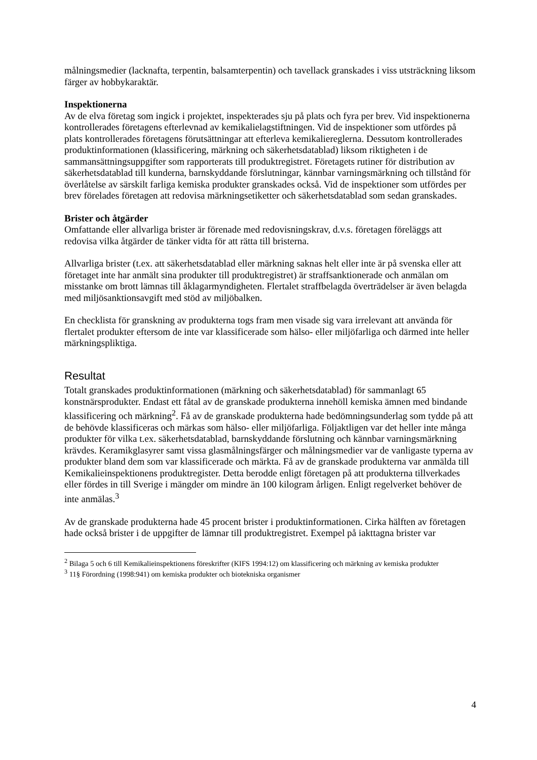målningsmedier (lacknafta, terpentin, balsamterpentin) och tavellack granskades i viss utsträckning liksom färger av hobbykaraktär.
Inspektionerna
Av de elva företag som ingick i projektet, inspekterades sju på plats och fyra per brev. Vid inspektionerna kontrollerades företagens efterlevnad av kemikalielagstiftningen. Vid de inspektioner som utfördes på plats kontrollerades företagens förutsättningar att efterleva kemikaliereglerna. Dessutom kontrollerades produktinformationen (klassificering, märkning och säkerhetsdatablad) liksom riktigheten i de sammansättningsuppgifter som rapporterats till produktregistret. Företagets rutiner för distribution av säkerhetsdatablad till kunderna, barnskyddande förslutningar, kännbar varningsmärkning och tillstånd för överlåtelse av särskilt farliga kemiska produkter granskades också. Vid de inspektioner som utfördes per brev förelades företagen att redovisa märkningsetiketter och säkerhetsdatablad som sedan granskades.
Brister och åtgärder
Omfattande eller allvarliga brister är förenade med redovisningskrav, d.v.s. företagen föreläggs att redovisa vilka åtgärder de tänker vidta för att rätta till bristerna.
Allvarliga brister (t.ex. att säkerhetsdatablad eller märkning saknas helt eller inte är på svenska eller att företaget inte har anmält sina produkter till produktregistret) är straffsanktionerade och anmälan om misstanke om brott lämnas till åklagarmyndigheten. Flertalet straffbelagda överträdelser är även belagda med miljösanktionsavgift med stöd av miljöbalken.
En checklista för granskning av produkterna togs fram men visade sig vara irrelevant att använda för flertalet produkter eftersom de inte var klassificerade som hälso- eller miljöfarliga och därmed inte heller märkningspliktiga.
Resultat
Totalt granskades produktinformationen (märkning och säkerhetsdatablad) för sammanlagt 65 konstnärsprodukter. Endast ett fåtal av de granskade produkterna innehöll kemiska ämnen med bindande klassificering och märkning<sup>2</sup>. Få av de granskade produkterna hade bedömningsunderlag som tydde på att de behövde klassificeras och märkas som hälso- eller miljöfarliga. Följaktligen var det heller inte många produkter för vilka t.ex. säkerhetsdatablad, barnskyddande förslutning och kännbar varningsmärkning krävdes. Keramikglasyrer samt vissa glasmålningsfärger och målningsmedier var de vanligaste typerna av produkter bland dem som var klassificerade och märkta. Få av de granskade produkterna var anmälda till Kemikalieinspektionens produktregister. Detta berodde enligt företagen på att produkterna tillverkades eller fördes in till Sverige i mängder om mindre än 100 kilogram årligen. Enligt regelverket behöver de inte anmälas.<sup>3</sup>
Av de granskade produkterna hade 45 procent brister i produktinformationen. Cirka hälften av företagen hade också brister i de uppgifter de lämnar till produktregistret. Exempel på iakttagna brister var
<sup>2</sup> Bilaga 5 och 6 till Kemikalieinspektionens föreskrifter (KIFS 1994:12) om klassificering och märkning av kemiska produkter
<sup>3</sup> 11§ Förordning (1998:941) om kemiska produkter och biotekniska organismer
4